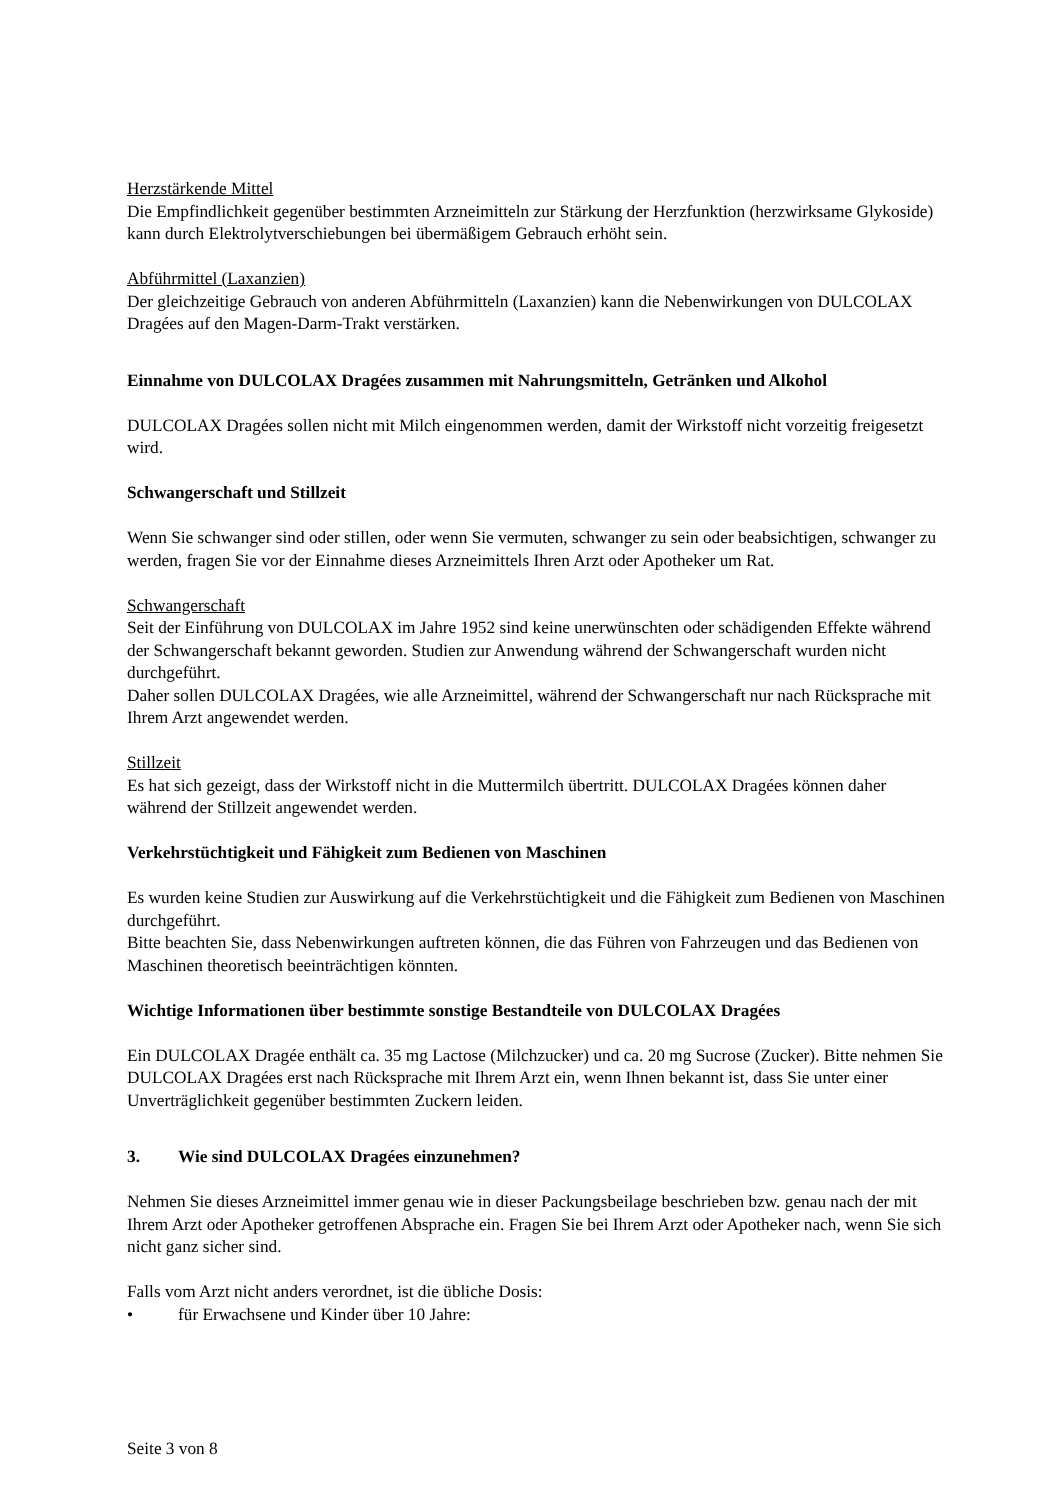Herzstärkende Mittel
Die Empfindlichkeit gegenüber bestimmten Arzneimitteln zur Stärkung der Herzfunktion (herzwirksame Glykoside) kann durch Elektrolytverschiebungen bei übermäßigem Gebrauch erhöht sein.
Abführmittel (Laxanzien)
Der gleichzeitige Gebrauch von anderen Abführmitteln (Laxanzien) kann die Nebenwirkungen von DULCOLAX Dragées auf den Magen-Darm-Trakt verstärken.
Einnahme von DULCOLAX Dragées zusammen mit Nahrungsmitteln, Getränken und Alkohol
DULCOLAX Dragées sollen nicht mit Milch eingenommen werden, damit der Wirkstoff nicht vorzeitig freigesetzt wird.
Schwangerschaft und Stillzeit
Wenn Sie schwanger sind oder stillen, oder wenn Sie vermuten, schwanger zu sein oder beabsichtigen, schwanger zu werden, fragen Sie vor der Einnahme dieses Arzneimittels Ihren Arzt oder Apotheker um Rat.
Schwangerschaft
Seit der Einführung von DULCOLAX im Jahre 1952 sind keine unerwünschten oder schädigenden Effekte während der Schwangerschaft bekannt geworden. Studien zur Anwendung während der Schwangerschaft wurden nicht durchgeführt.
Daher sollen DULCOLAX Dragées, wie alle Arzneimittel, während der Schwangerschaft nur nach Rücksprache mit Ihrem Arzt angewendet werden.
Stillzeit
Es hat sich gezeigt, dass der Wirkstoff nicht in die Muttermilch übertritt. DULCOLAX Dragées können daher während der Stillzeit angewendet werden.
Verkehrstüchtigkeit und Fähigkeit zum Bedienen von Maschinen
Es wurden keine Studien zur Auswirkung auf die Verkehrstüchtigkeit und die Fähigkeit zum Bedienen von Maschinen durchgeführt.
Bitte beachten Sie, dass Nebenwirkungen auftreten können, die das Führen von Fahrzeugen und das Bedienen von Maschinen theoretisch beeinträchtigen könnten.
Wichtige Informationen über bestimmte sonstige Bestandteile von DULCOLAX Dragées
Ein DULCOLAX Dragée enthält ca. 35 mg Lactose (Milchzucker) und ca. 20 mg Sucrose (Zucker). Bitte nehmen Sie DULCOLAX Dragées erst nach Rücksprache mit Ihrem Arzt ein, wenn Ihnen bekannt ist, dass Sie unter einer Unverträglichkeit gegenüber bestimmten Zuckern leiden.
3. Wie sind DULCOLAX Dragées einzunehmen?
Nehmen Sie dieses Arzneimittel immer genau wie in dieser Packungsbeilage beschrieben bzw. genau nach der mit Ihrem Arzt oder Apotheker getroffenen Absprache ein. Fragen Sie bei Ihrem Arzt oder Apotheker nach, wenn Sie sich nicht ganz sicher sind.
Falls vom Arzt nicht anders verordnet, ist die übliche Dosis:
• für Erwachsene und Kinder über 10 Jahre:
Seite 3 von 8